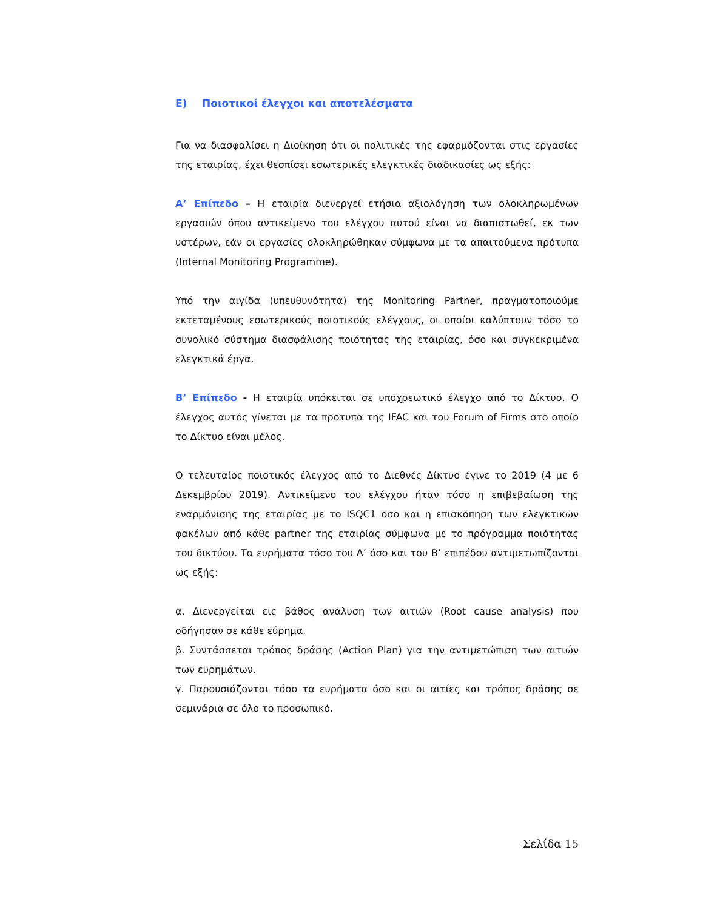Ε) Ποιοτικοί έλεγχοι και αποτελέσματα
Για να διασφαλίσει η Διοίκηση ότι οι πολιτικές της εφαρμόζονται στις εργασίες της εταιρίας, έχει θεσπίσει εσωτερικές ελεγκτικές διαδικασίες ως εξής:
Α’ Επίπεδο – Η εταιρία διενεργεί ετήσια αξιολόγηση των ολοκληρωμένων εργασιών όπου αντικείμενο του ελέγχου αυτού είναι να διαπιστωθεί, εκ των υστέρων, εάν οι εργασίες ολοκληρώθηκαν σύμφωνα με τα απαιτούμενα πρότυπα (Internal Monitoring Programme).
Υπό την αιγίδα (υπευθυνότητα) της Monitoring Partner, πραγματοποιούμε εκτεταμένους εσωτερικούς ποιοτικούς ελέγχους, οι οποίοι καλύπτουν τόσο το συνολικό σύστημα διασφάλισης ποιότητας της εταιρίας, όσο και συγκεκριμένα ελεγκτικά έργα.
Β’ Επίπεδο - Η εταιρία υπόκειται σε υποχρεωτικό έλεγχο από το Δίκτυο. Ο έλεγχος αυτός γίνεται με τα πρότυπα της IFAC και του Forum of Firms στο οποίο το Δίκτυο είναι μέλος.
Ο τελευταίος ποιοτικός έλεγχος από το Διεθνές Δίκτυο έγινε το 2019 (4 με 6 Δεκεμβρίου 2019). Αντικείμενο του ελέγχου ήταν τόσο η επιβεβαίωση της εναρμόνισης της εταιρίας με το ISQC1 όσο και η επισκόπηση των ελεγκτικών φακέλων από κάθε partner της εταιρίας σύμφωνα με το πρόγραμμα ποιότητας του δικτύου. Τα ευρήματα τόσο του Α’ όσο και του Β’ επιπέδου αντιμετωπίζονται ως εξής:
α. Διενεργείται εις βάθος ανάλυση των αιτιών (Root cause analysis) που οδήγησαν σε κάθε εύρημα.
β. Συντάσσεται τρόπος δράσης (Action Plan) για την αντιμετώπιση των αιτιών των ευρημάτων.
γ. Παρουσιάζονται τόσο τα ευρήματα όσο και οι αιτίες και τρόπος δράσης σε σεμινάρια σε όλο το προσωπικό.
Σελίδα 15